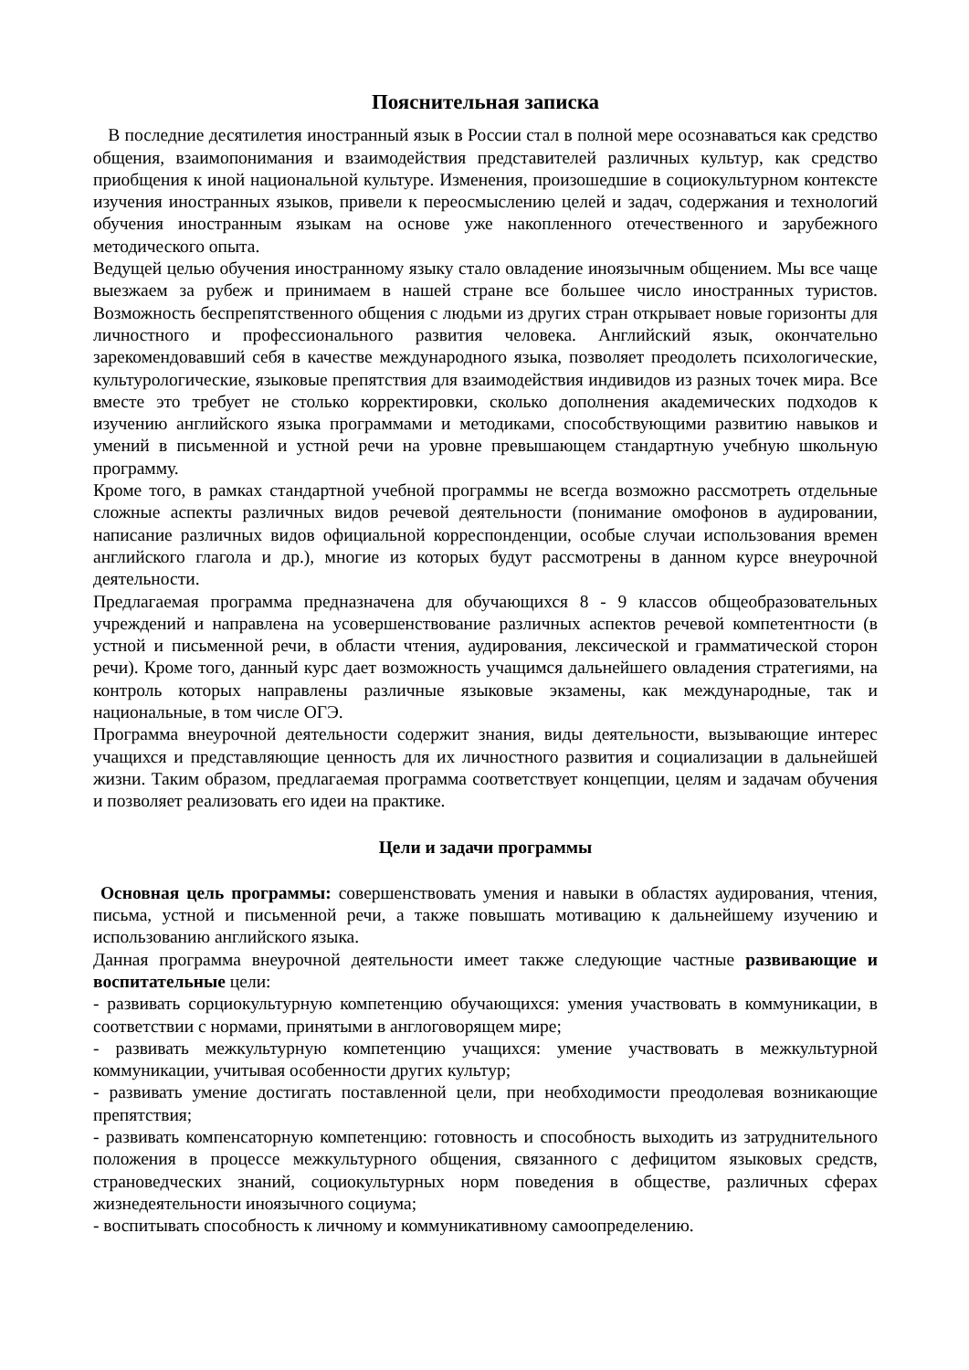Пояснительная записка
В последние десятилетия иностранный язык в России стал в полной мере осознаваться как средство общения, взаимопонимания и взаимодействия представителей различных культур, как средство приобщения к иной национальной культуре. Изменения, произошедшие в социокультурном контексте изучения иностранных языков, привели к переосмыслению целей и задач, содержания и технологий обучения иностранным языкам на основе уже накопленного отечественного и зарубежного методического опыта.
Ведущей целью обучения иностранному языку стало овладение иноязычным общением. Мы все чаще выезжаем за рубеж и принимаем в нашей стране все большее число иностранных туристов. Возможность беспрепятственного общения с людьми из других стран открывает новые горизонты для личностного и профессионального развития человека. Английский язык, окончательно зарекомендовавший себя в качестве международного языка, позволяет преодолеть психологические, культурологические, языковые препятствия для взаимодействия индивидов из разных точек мира. Все вместе это требует не столько корректировки, сколько дополнения академических подходов к изучению английского языка программами и методиками, способствующими развитию навыков и умений в письменной и устной речи на уровне превышающем стандартную учебную школьную программу.
Кроме того, в рамках стандартной учебной программы не всегда возможно рассмотреть отдельные сложные аспекты различных видов речевой деятельности (понимание омофонов в аудировании, написание различных видов официальной корреспонденции, особые случаи использования времен английского глагола и др.), многие из которых будут рассмотрены в данном курсе внеурочной деятельности.
Предлагаемая программа предназначена для обучающихся 8 - 9 классов общеобразовательных учреждений и направлена на усовершенствование различных аспектов речевой компетентности (в устной и письменной речи, в области чтения, аудирования, лексической и грамматической сторон речи). Кроме того, данный курс дает возможность учащимся дальнейшего овладения стратегиями, на контроль которых направлены различные языковые экзамены, как международные, так и национальные, в том числе ОГЭ.
Программа внеурочной деятельности содержит знания, виды деятельности, вызывающие интерес учащихся и представляющие ценность для их личностного развития и социализации в дальнейшей жизни. Таким образом, предлагаемая программа соответствует концепции, целям и задачам обучения и позволяет реализовать его идеи на практике.
Цели и задачи программы
Основная цель программы: совершенствовать умения и навыки в областях аудирования, чтения, письма, устной и письменной речи, а также повышать мотивацию к дальнейшему изучению и использованию английского языка.
Данная программа внеурочной деятельности имеет также следующие частные развивающие и воспитательные цели:
- развивать сорциокультурную компетенцию обучающихся: умения участвовать в коммуникации, в соответствии с нормами, принятыми в англоговорящем мире;
- развивать межкультурную компетенцию учащихся: умение участвовать в межкультурной коммуникации, учитывая особенности других культур;
- развивать умение достигать поставленной цели, при необходимости преодолевая возникающие препятствия;
- развивать компенсаторную компетенцию: готовность и способность выходить из затруднительного положения в процессе межкультурного общения, связанного с дефицитом языковых средств, страноведческих знаний, социокультурных норм поведения в обществе, различных сферах жизнедеятельности иноязычного социума;
- воспитывать способность к личному и коммуникативному самоопределению.